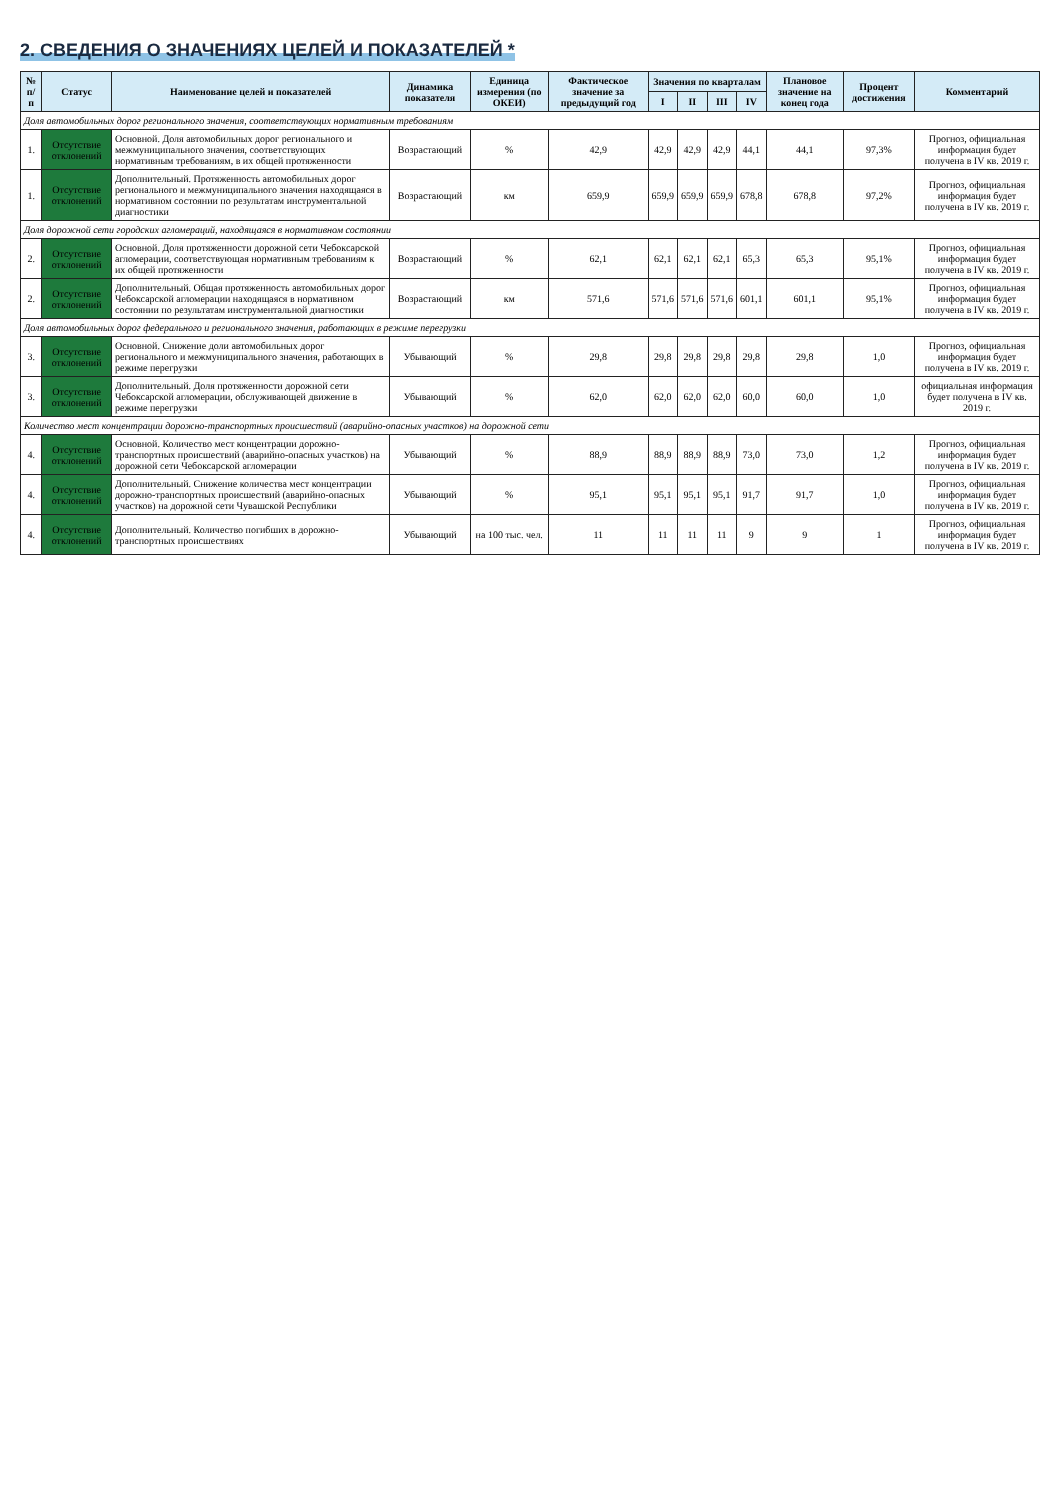2. СВЕДЕНИЯ О ЗНАЧЕНИЯХ ЦЕЛЕЙ И ПОКАЗАТЕЛЕЙ *
| № п/п | Статус | Наименование целей и показателей | Динамика показателя | Единица измерения (по ОКЕИ) | Фактическое значение за предыдущий год | Значения по кварталам | | | | Плановое значение на конец года | Процент достижения | Комментарий |
| --- | --- | --- | --- | --- | --- | --- | --- | --- | --- | --- | --- | --- |
| | | | | | | I | II | III | IV | | | |
| Доля автомобильных дорог регионального значения, соответствующих нормативным требованиям | | | | | | | | | | | | |
| 1. | Отсутствие отклонений | Основной. Доля автомобильных дорог регионального и межмуниципального значения, соответствующих нормативным требованиям, в их общей протяженности | Возрастающий | % | 42,9 | 42,9 | 42,9 | 42,9 | 44,1 | 44,1 | 97,3% | Прогноз, официальная информация будет получена в IV кв. 2019 г. |
| 1. | Отсутствие отклонений | Дополнительный. Протяженность автомобильных дорог регионального и межмуниципального значения находящаяся в нормативном состоянии по результатам инструментальной диагностики | Возрастающий | км | 659,9 | 659,9 | 659,9 | 659,9 | 678,8 | 678,8 | 97,2% | Прогноз, официальная информация будет получена в IV кв. 2019 г. |
| Доля дорожной сети городских агломераций, находящаяся в нормативном состоянии | | | | | | | | | | | | |
| 2. | Отсутствие отклонений | Основной. Доля протяженности дорожной сети Чебоксарской агломерации, соответствующая нормативным требованиям к их общей протяженности | Возрастающий | % | 62,1 | 62,1 | 62,1 | 62,1 | 65,3 | 65,3 | 95,1% | Прогноз, официальная информация будет получена в IV кв. 2019 г. |
| 2. | Отсутствие отклонений | Дополнительный. Общая протяженность автомобильных дорог Чебоксарской агломерации находящаяся в нормативном состоянии по результатам инструментальной диагностики | Возрастающий | км | 571,6 | 571,6 | 571,6 | 571,6 | 601,1 | 601,1 | 95,1% | Прогноз, официальная информация будет получена в IV кв. 2019 г. |
| Доля автомобильных дорог федерального и регионального значения, работающих в режиме перегрузки | | | | | | | | | | | | |
| 3. | Отсутствие отклонений | Основной. Снижение доли автомобильных дорог регионального и межмуниципального значения, работающих в режиме перегрузки | Убывающий | % | 29,8 | 29,8 | 29,8 | 29,8 | 29,8 | 29,8 | 1,0 | Прогноз, официальная информация будет получена в IV кв. 2019 г. |
| 3. | Отсутствие отклонений | Дополнительный. Доля протяженности дорожной сети Чебоксарской агломерации, обслуживающей движение в режиме перегрузки | Убывающий | % | 62,0 | 62,0 | 62,0 | 62,0 | 60,0 | 60,0 | 1,0 | официальная информация будет получена в IV кв. 2019 г. |
| Количество мест концентрации дорожно-транспортных происшествий (аварийно-опасных участков) на дорожной сети | | | | | | | | | | | | |
| 4. | Отсутствие отклонений | Основной. Количество мест концентрации дорожно-транспортных происшествий (аварийно-опасных участков) на дорожной сети Чебоксарской агломерации | Убывающий | % | 88,9 | 88,9 | 88,9 | 88,9 | 73,0 | 73,0 | 1,2 | Прогноз, официальная информация будет получена в IV кв. 2019 г. |
| 4. | Отсутствие отклонений | Дополнительный. Снижение количества мест концентрации дорожно-транспортных происшествий (аварийно-опасных участков) на дорожной сети Чувашской Республики | Убывающий | % | 95,1 | 95,1 | 95,1 | 95,1 | 91,7 | 91,7 | 1,0 | Прогноз, официальная информация будет получена в IV кв. 2019 г. |
| 4. | Отсутствие отклонений | Дополнительный. Количество погибших в дорожно-транспортных происшествиях | Убывающий | на 100 тыс. чел. | 11 | 11 | 11 | 11 | 9 | 9 | 1 | Прогноз, официальная информация будет получена в IV кв. 2019 г. |